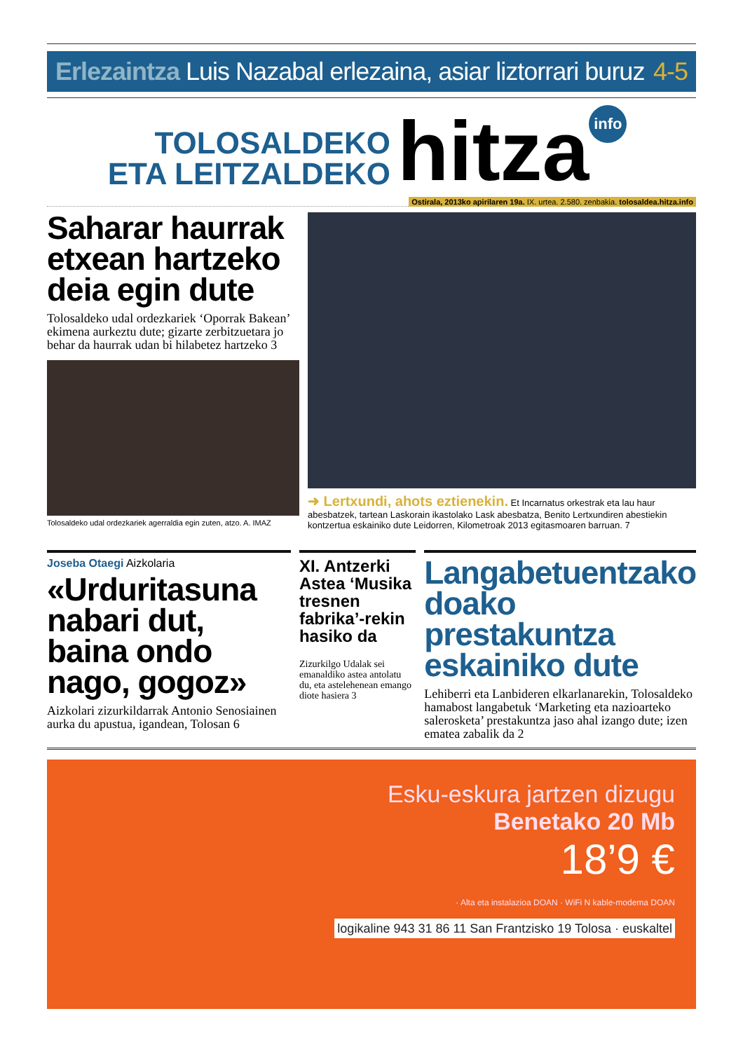Erlezaintza Luis Nazabal erlezaina, asiar liztorrari buruz 4-5
TOLOSALDEKO
ETA LEITZALDEKO
hitza
info
Ostirala, 2013ko apirilaren 19a. IX. urtea. 2.580. zenbakia. tolosaldea.hitza.info
Saharar haurrak etxean hartzeko deia egin dute
Tolosaldeko udal ordezkariek ‘Oporrak Bakean’ ekimena aurkeztu dute; gizarte zerbitzuetara jo behar da haurrak udan bi hilabetez hartzeko 3
Tolosaldeko udal ordezkariek agerraldia egin zuten, atzo. A. IMAZ
➜ Lertxundi, ahots eztienekin. Et Incarnatus orkestrak eta lau haur abesbatzek, tartean Laskorain ikastolako Lask abesbatza, Benito Lertxundiren abestiekin kontzertua eskainiko dute Leidorren, Kilometroak 2013 egitasmoaren barruan. 7
Joseba Otaegi Aizkolaria
«Urduritasuna nabari dut, baina ondo nago, gogoz»
Aizkolari zizurkildarrak Antonio Senosiainen aurka du apustua, igandean, Tolosan 6
XI. Antzerki Astea ‘Musika tresnen fabrika’-rekin hasiko da
Zizurkilgo Udalak sei emanaldiko astea antolatu du, eta astelehenean emango diote hasiera 3
Langabetuentzako doako prestakuntza eskainiko dute
Lehiberri eta Lanbideren elkarlanarekin, Tolosaldeko hamabost langabetuk ‘Marketing eta nazioarteko salerosketa’ prestakuntza jaso ahal izango dute; izen ematea zabalik da 2
Esku-eskura jartzen dizugu
Benetako 20 Mb
18’9 €
· Alta eta instalazioa DOAN · WiFi N kable-modema DOAN
logikaline 943 31 86 11 San Frantzisko 19 Tolosa · euskaltel